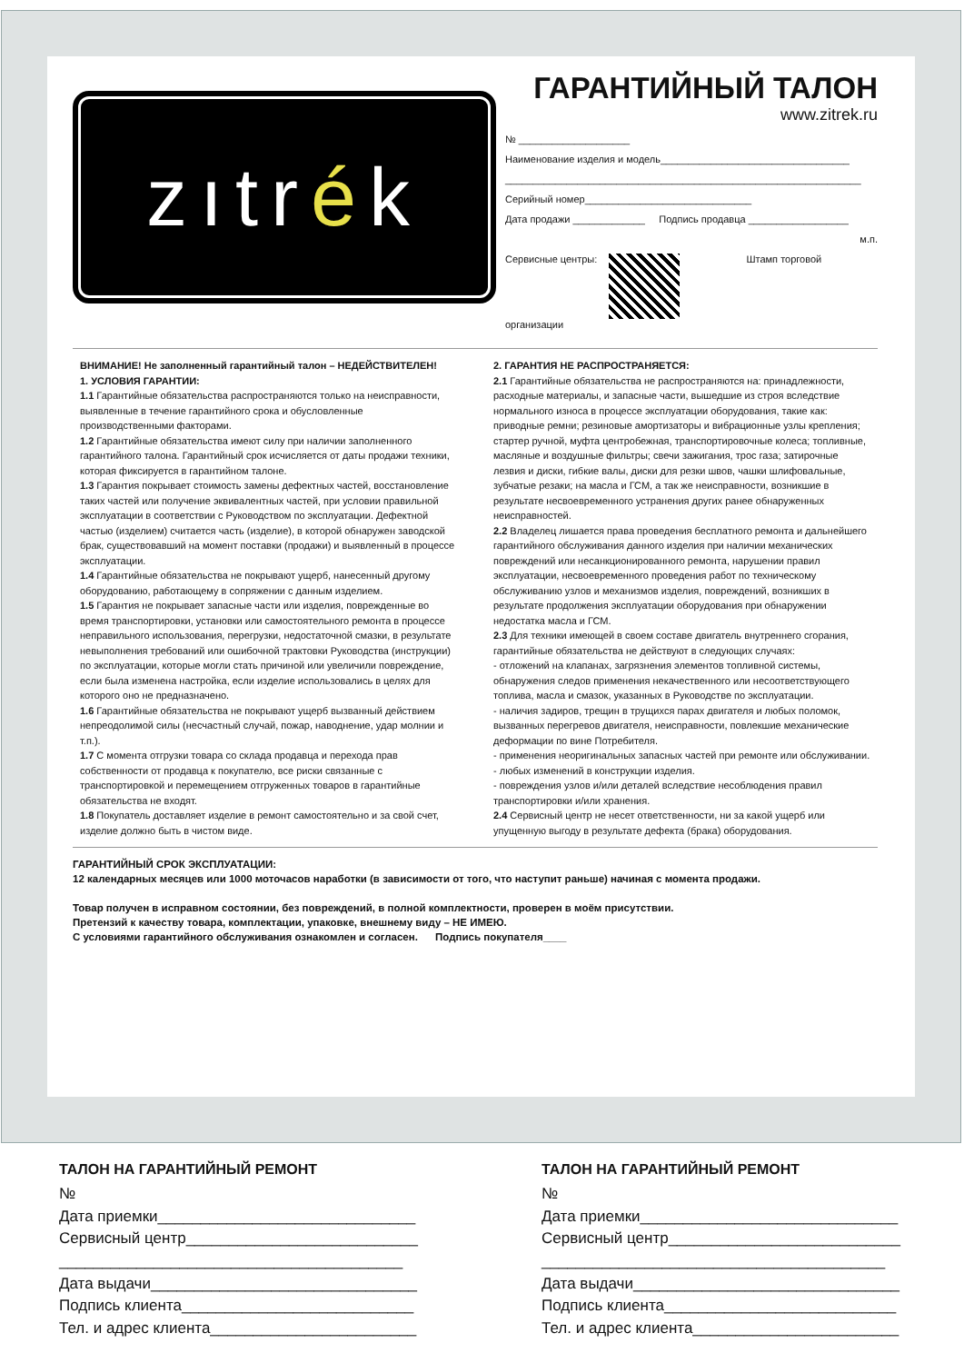zıtr é k
ГАРАНТИЙНЫЙ ТАЛОН
www.zitrek.ru
№ ____________________
Наименование изделия и модель__________________________________
________________________________________________________________
Серийный номер______________________________
Дата продажи _____________ Подпись продавца __________________
м.п.
Сервисные центры: Штамп торговой организации
ВНИМАНИЕ! Не заполненный гарантийный талон – НЕДЕЙСТВИТЕЛЕН!
1. УСЛОВИЯ ГАРАНТИИ:
1.1 Гарантийные обязательства распространяются только на неисправности, выявленные в течение гарантийного срока и обусловленные производственными факторами.
1.2 Гарантийные обязательства имеют силу при наличии заполненного гарантийного талона. Гарантийный срок исчисляется от даты продажи техники, которая фиксируется в гарантийном талоне.
1.3 Гарантия покрывает стоимость замены дефектных частей, восстановление таких частей или получение эквивалентных частей, при условии правильной эксплуатации в соответствии с Руководством по эксплуатации. Дефектной частью (изделием) считается часть (изделие), в которой обнаружен заводской брак, существовавший на момент поставки (продажи) и выявленный в процессе эксплуатации.
1.4 Гарантийные обязательства не покрывают ущерб, нанесенный другому оборудованию, работающему в сопряжении с данным изделием.
1.5 Гарантия не покрывает запасные части или изделия, поврежденные во время транспортировки, установки или самостоятельного ремонта в процессе неправильного использования, перегрузки, недостаточной смазки, в результате невыполнения требований или ошибочной трактовки Руководства (инструкции) по эксплуатации, которые могли стать причиной или увеличили повреждение, если была изменена настройка, если изделие использовались в целях для которого оно не предназначено.
1.6 Гарантийные обязательства не покрывают ущерб вызванный действием непреодолимой силы (несчастный случай, пожар, наводнение, удар молнии и т.п.).
1.7 С момента отгрузки товара со склада продавца и перехода прав собственности от продавца к покупателю, все риски связанные с транспортировкой и перемещением отгруженных товаров в гарантийные обязательства не входят.
1.8 Покупатель доставляет изделие в ремонт самостоятельно и за свой счет, изделие должно быть в чистом виде.
2. ГАРАНТИЯ НЕ РАСПРОСТРАНЯЕТСЯ:
2.1 Гарантийные обязательства не распространяются на: принадлежности, расходные материалы, и запасные части, вышедшие из строя вследствие нормального износа в процессе эксплуатации оборудования, такие как: приводные ремни; резиновые амортизаторы и вибрационные узлы крепления; стартер ручной, муфта центробежная, транспортировочные колеса; топливные, масляные и воздушные фильтры; свечи зажигания, трос газа; затирочные лезвия и диски, гибкие валы, диски для резки швов, чашки шлифовальные, зубчатые резаки; на масла и ГСМ, а так же неисправности, возникшие в результате несвоевременного устранения других ранее обнаруженных неисправностей.
2.2 Владелец лишается права проведения бесплатного ремонта и дальнейшего гарантийного обслуживания данного изделия при наличии механических повреждений или несанкционированного ремонта, нарушении правил эксплуатации, несвоевременного проведения работ по техническому обслуживанию узлов и механизмов изделия, повреждений, возникших в результате продолжения эксплуатации оборудования при обнаружении недостатка масла и ГСМ.
2.3 Для техники имеющей в своем составе двигатель внутреннего сгорания, гарантийные обязательства не действуют в следующих случаях:
- отложений на клапанах, загрязнения элементов топливной системы, обнаружения следов применения некачественного или несоответствующего топлива, масла и смазок, указанных в Руководстве по эксплуатации.
- наличия задиров, трещин в трущихся парах двигателя и любых поломок, вызванных перегревов двигателя, неисправности, повлекшие механические деформации по вине Потребителя.
- применения неоригинальных запасных частей при ремонте или обслуживании.
- любых изменений в конструкции изделия.
- повреждения узлов и/или деталей вследствие несоблюдения правил транспортировки и/или хранения.
2.4 Сервисный центр не несет ответственности, ни за какой ущерб или упущенную выгоду в результате дефекта (брака) оборудования.
ГАРАНТИЙНЫЙ СРОК ЭКСПЛУАТАЦИИ:
12 календарных месяцев или 1000 моточасов наработки (в зависимости от того, что наступит раньше) начиная с момента продажи.
Товар получен в исправном состоянии, без повреждений, в полной комплектности, проверен в моём присутствии.
Претензий к качеству товара, комплектации, упаковке, внешнему виду – НЕ ИМЕЮ.
С условиями гарантийного обслуживания ознакомлен и согласен. Подпись покупателя____
ТАЛОН НА ГАРАНТИЙНЫЙ РЕМОНТ
№
Дата приемки______________________________
Сервисный центр___________________________
________________________________________
Дата выдачи_______________________________
Подпись клиента___________________________
Тел. и адрес клиента________________________
ТАЛОН НА ГАРАНТИЙНЫЙ РЕМОНТ
№
Дата приемки______________________________
Сервисный центр___________________________
________________________________________
Дата выдачи_______________________________
Подпись клиента___________________________
Тел. и адрес клиента________________________